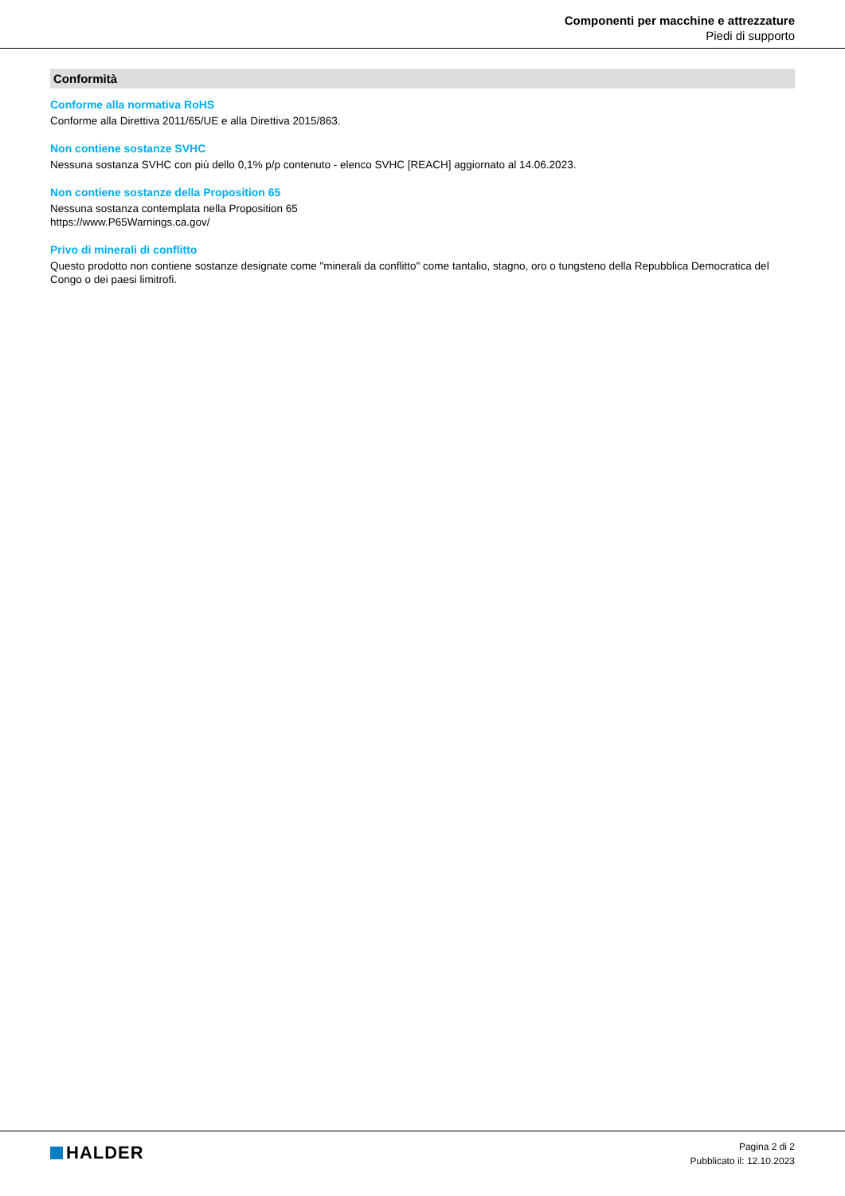Componenti per macchine e attrezzature
Piedi di supporto
Conformità
Conforme alla normativa RoHS
Conforme alla Direttiva 2011/65/UE e alla Direttiva 2015/863.
Non contiene sostanze SVHC
Nessuna sostanza SVHC con più dello 0,1% p/p contenuto - elenco SVHC [REACH] aggiornato al 14.06.2023.
Non contiene sostanze della Proposition 65
Nessuna sostanza contemplata nella Proposition 65
https://www.P65Warnings.ca.gov/
Privo di minerali di conflitto
Questo prodotto non contiene sostanze designate come "minerali da conflitto" come tantalio, stagno, oro o tungsteno della Repubblica Democratica del Congo o dei paesi limitrofi.
HALDER
Pagina 2 di 2
Pubblicato il: 12.10.2023